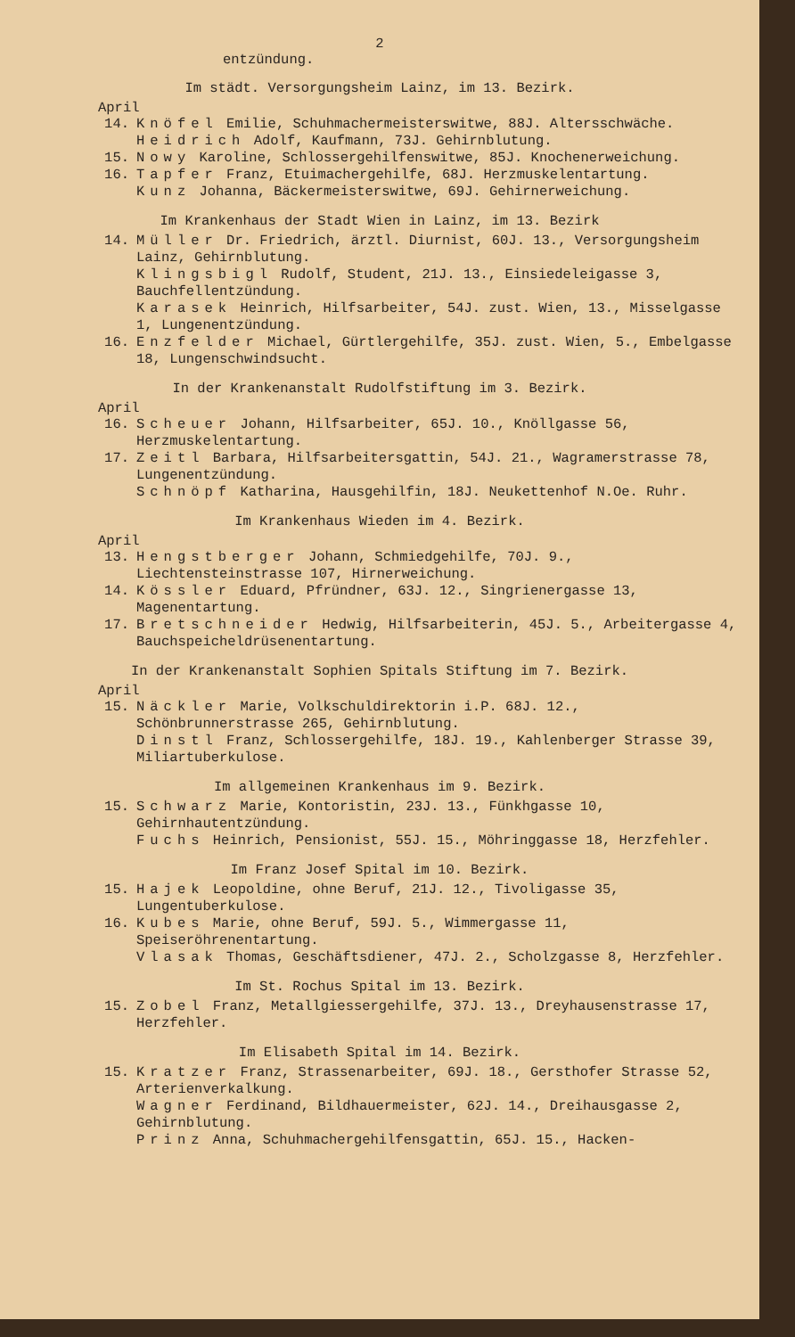2
entzündung.
Im städt. Versorgungsheim Lainz, im 13. Bezirk.
April
14. Knöfel Emilie, Schuhmachermeisterswitwe, 88J. Altersschwäche.
Heidrich Adolf, Kaufmann, 73J. Gehirnblutung.
15. Nowy Karoline, Schlossergehilfenswitwe, 85J. Knochenerweichung.
16. Tapfer Franz, Etuimachergehilfe, 68J. Herzmuskelentartung.
Kunz Johanna, Bäckermeisterswitwe, 69J. Gehirnerweichung.
Im Krankenhaus der Stadt Wien in Lainz, im 13. Bezirk
14. Müller Dr. Friedrich, ärztl. Diurnist, 60J. 13., Versorgungsheim Lainz, Gehirnblutung.
Klingsbigl Rudolf, Student, 21J. 13., Einsiedeleigasse 3, Bauchfellentzündung.
Karasek Heinrich, Hilfsarbeiter, 54J. zust. Wien, 13., Misselgasse 1, Lungenentzündung.
16. Enzfelder Michael, Gürtlergehilfe, 35J. zust. Wien, 5., Embelgasse 18, Lungenschwindsucht.
In der Krankenanstalt Rudolfstiftung im 3. Bezirk.
April
16. Scheuer Johann, Hilfsarbeiter, 65J. 10., Knöllgasse 56, Herzmuskelentartung.
17. Zeitl Barbara, Hilfsarbeitersgattin, 54J. 21., Wagramerstrasse 78, Lungenentzündung.
Schnöpf Katharina, Hausgehilfin, 18J. Neukettenhof N.Oe. Ruhr.
Im Krankenhaus Wieden im 4. Bezirk.
April
13. Hengstberger Johann, Schmiedgehilfe, 70J. 9., Liechtensteinstrasse 107, Hirnerweichung.
14. Kössler Eduard, Pfründner, 63J. 12., Singrienergasse 13, Magenentartung.
17. Bretschneider Hedwig, Hilfsarbeiterin, 45J. 5., Arbeitergasse 4, Bauchspeicheldrüsenentartung.
In der Krankenanstalt Sophien Spitals Stiftung im 7. Bezirk.
April
15. Näckler Marie, Volkschuldirektorin i.P. 68J. 12., Schönbrunnerstrasse 265, Gehirnblutung.
Dinstl Franz, Schlossergehilfe, 18J. 19., Kahlenberger Strasse 39, Miliartuberkulose.
Im allgemeinen Krankenhaus im 9. Bezirk.
15. Schwarz Marie, Kontoristin, 23J. 13., Fünkhgasse 10, Gehirnhautentzündung.
Fuchs Heinrich, Pensionist, 55J. 15., Möhringgasse 18, Herzfehler.
Im Franz Josef Spital im 10. Bezirk.
15. Hajek Leopoldine, ohne Beruf, 21J. 12., Tivoligasse 35, Lungentuberkulose.
16. Kubes Marie, ohne Beruf, 59J. 5., Wimmergasse 11, Speiseröhrenentartung.
Vlasak Thomas, Geschäftsdiener, 47J. 2., Scholzgasse 8, Herzfehler.
Im St. Rochus Spital im 13. Bezirk.
15. Zobel Franz, Metallgiessergehilfe, 37J. 13., Dreyhausenstrasse 17, Herzfehler.
Im Elisabeth Spital im 14. Bezirk.
15. Kratzer Franz, Strassenarbeiter, 69J. 18., Gersthofer Strasse 52, Arterienverkalkung.
Wagner Ferdinand, Bildhauermeister, 62J. 14., Dreihausgasse 2, Gehirnblutung.
Prinz Anna, Schuhmachergehilfensgattin, 65J. 15., Hacken-